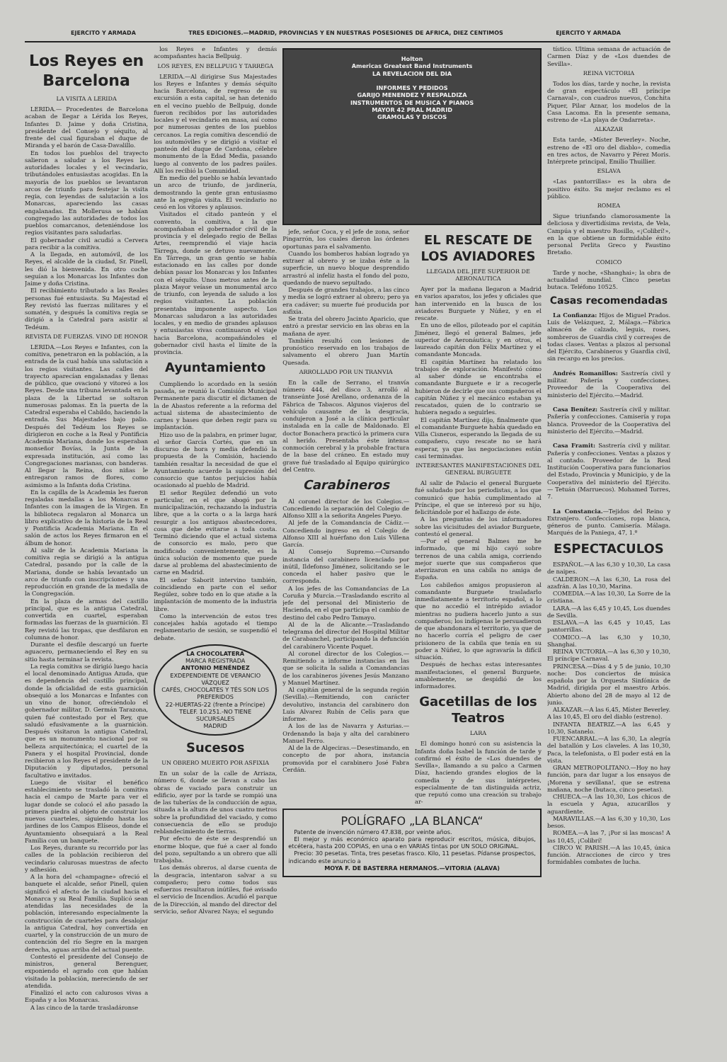EJERCITO Y ARMADA TRES EDICIONES.—MADRID, PROVINCIAS Y EN NUESTRAS POSESIONES DE AFRICA, DIEZ CENTIMOS EJERCITO Y ARMADA
Los Reyes en Barcelona
LA VISITA A LERIDA
LERIDA.— Procedentes de Barcelona acaban de llegar a Lérida los Reyes, Infantes D. Jaime y doña Cristina, presidente del Consejo y séquito, al frente del cual figuraban el duque de Miranda y el barón de Casa-Davalillo.
En todos los pueblos del trayecto salieron a saludar a los Reyes las autoridades locales y el vecindario, tributándoles entusiastas acogidas. En la mayoría de los pueblos se levantaron arcos de triunfo para festejar la visita regia, con leyendas de salutación a los Monarcas, apareciendo las casas engalanadas. En Mollerusa se habían congregado las autoridades de todos los pueblos comarcanos, deteniéndose los regios visitantes para saludarlas.
El gobernador civil acudió a Cervera para recibir a la comitiva.
A la llegada, en automóvil, de los Reyes, el alcalde de la ciudad, Sr. Pinell, les dió la bienvenida. En otro coche seguían a los Monarcas los Infantes don Jaime y doña Cristina.
El recibimiento tributado a las Reales personas fué entusiasta. Su Majestad el Rey revistó las fuerzas militares y el somatén, y después la comitiva regia se dirigió a la Catedral para asistir al Tedéum.
REVISTA DE FUERZAS. VINO DE HONOR
LERIDA.—Los Reyes e Infantes, con la comitiva, penetraron en la población, a la entrada de la cual había una salutación a los regios visitantes. Las calles del trayecto aparecían engalanadas y llenas de público, que ovacionó y vitoreó a los Reyes. Desde una tribuna levantada en la plaza de la Libertad se soltaron numerosas palomas. En la puerta de la Catedral esperaba el Cabildo, haciendo la entrada. Sus Majestades bajo palio. Después del Tedéum los Reyes se dirigieron en coche a la Real y Pontificia Academia Mariana, donde los esperaban monseñor Bovías, la Junta de la expresada institución, así como las Congregaciones marianas, con banderas. Al llegar la Reina, dos niñas le entregaron ramos de flores, como asimismo a la Infanta doña Cristina.
En la capilla de la Academia les fueron regaladas medallas a los Monarcas e Infantes con la imagen de la Virgen. En la biblioteca regalaron al Monarca un libro explicativo de la historia de la Real y Pontificia Academia Mariana. En el salón de actos los Reyes firmaron en el álbum de honor.
Al salir de la Academia Mariana la comitiva regia se dirigió a la antigua Catedral, pasando por la calle de la Mariana, donde se había levantado un arco de triunfo con inscripciones y una reproducción en grande de la medalla de la Congregación.
En la plaza de armas del castillo principal, que es la antigua Catedral, convertida en cuartel, esperaban formadas las fuerzas de la guarnición. El Rey revistó las tropas, que desfilaron en columna de honor.
Durante el desfile descargó un fuerte aguacero, permaneciendo el Rey en su sitio hasta terminar la revista.
La regia comitiva se dirigió luego hacia el local denominado Antigua Azuda, que es dependencia del castillo principal, donde la oficialidad de esta guarnición obsequió a los Monarcas e Infantes con un vino de honor, ofreciéndolo el gobernador militar, D. Germán Tarazona, quien fué contestado por el Rey, que saludó efusivamente a la guarnición. Después visitaron la antigua Catedral, que es un monumento nacional por su belleza arquitectónica; el cuartel de la Panera y el hospital Provincial, donde recibieron a los Reyes el presidente de la Diputación y diputados, personal facultativo e invitados.
Luego de visitar el benéfico establecimiento se trasladó la comitiva hacia el campo de Marte para ver el lugar donde se colocó el año pasado la primera piedra al objeto de construir los nuevos cuarteles, siguiendo hasta los jardines de los Campos Elíseos, donde el Ayuntamiento obsequiará a la Real Familia con un banquete.
Los Reyes, durante su recorrido por las calles de la población recibieron del vecindario calurosas muestras de afecto y adhesión.
A la hora del «champagne» ofreció el banquete el alcalde, señor Pinell, quien significó el afecto de la ciudad hacia el Monarca y su Real Familia. Suplicó sean atendidas las necesidades de la población, interesando especialmente la construcción de cuarteles para desalojar la antigua Catedral, hoy convertida en cuartel, y la construcción de un muro de contención del río Segre en la margen derecha, aguas arriba del actual puente.
Contestó el presidente del Consejo de ministros, general Berenguer, exponiendo el agrado con que habían visitado la población, mereciendo de ser atendida.
Finalizó el acto con calurosos vivas a España y a los Monarcas.
A las cinco de la tarde trasladáronse
los Reyes e Infantes y demás acompañantes hacia Bellpuig.
LOS REYES, EN BELLPUIG Y TARREGA
LERIDA.—Al dirigirse Sus Majestades los Reyes e Infantes y demás séquito hacia Barcelona, de regreso de su excursión a esta capital, se han detenido en el vecino pueblo de Bellpuig, donde fueron recibidos por las autoridades locales y el vecindario en masa, así como por numerosas gentes de los pueblos cercanos. La regia comitiva descendió de los automóviles y se dirigió a visitar el panteón del duque de Cardona, célebre monumento de la Edad Media, pasando luego al convento de los padres paúles. Allí los recibió la Comunidad.
En medio del pueblo se había levantado un arco de triunfo, de jardinería, demostrando la gente gran entusiasmo ante la egregia visita. El vecindario no cesó en los vítores y aplausos.
Visitados el citado panteón y el convento, la comitiva, a la que acompañaban el gobernador civil de la provincia y el delegado regio de Bellas Artes, reemprendió el viaje hacia Tárrega, donde se detuvo nuevamente. En Tárrega, un gran gentío se había estacionado en las calles por donde debían pasar los Monarcas y los Infantes con el séquito. Unos metros antes de la plaza Mayor veíase un monumental arco de triunfo, con leyenda de saludo a los regios visitantes. La población presentaba imponente aspecto. Los Monarcas saludaron a las autoridades locales, y en medio de grandes aplausos y entusiastas vivas continuaron el viaje hacia Barcelona, acompañándoles el gobernador civil hasta el límite de la provincia.
Ayuntamiento
Cumpliendo lo acordado en la sesión pasada, se reunió la Comisión Municipal Permanente para discutir el dictamen de la de Abastos referente a la reforma del actual sistema de abastecimiento de carnes y bases que deben regir para su implantación.
Hizo uso de la palabra, en primer lugar, el señor García Cortés, que en un discurso de hora y media defendió la propuesta de la Comisión, haciendo también resaltar la necesidad de que el Ayuntamiento acuerde la supresión del consorcio que tantos perjuicios había ocasionado al pueblo de Madrid.
El señor Regúlez defendió un voto particular, en el que abogó por la municipalización, rechazando la industria libre, que a la corta o a la larga hará resurgir a los antiguos abastecedores, cosa que debe evitarse a toda costa. Terminó diciendo que el actual sistema de consorcio es malo, pero que modificado convenientemente, es la única solución de momento que puede darse al problema del abastecimiento de carne en Madrid.
El señor Saborit intervino también, coincidiendo en parte con el señor Regúlez, sobre todo en lo que atañe a la implantación de momento de la industria libre.
Como la intervención de estos tres concejales había agotado el tiempo reglamentario de sesión, se suspendió el debate.
LA CHOCOLATERA
MARCA REGISTRADA
ANTONIO MENÉNDEZ
EXDEPENDIENTE DE VERANCIO VÁZQUEZ
CAFÉS, CHOCOLATES Y TÉS SON LOS PREFERIDOS
22-HUERTAS-22 (frente a Príncipe)
TELEF. 10.251.-NO TIENE SUCURSALES
MADRID
Sucesos
UN OBRERO MUERTO POR ASFIXIA
En un solar de la calle de Arriaza, número 6, donde se llevan a cabo las obras de vaciado para construir un edificio, ayer por la tarde se rompió una de las tuberías de la conducción de agua, situada a la altura de unos cuatro metros sobre la profundidad del vaciado, y como consecuencia de ello se produjo reblandecimiento de tierras.
Por efecto de éste se desprendió un enorme bloque, que fué a caer al fondo del pozo, sepultando a un obrero que allí trabajaba.
Los demás obreros, al darse cuenta de la desgracia, intentaron salvar a su compañero; pero como todos sus esfuerzos resultaron inútiles, fué avisado el servicio de Incendios. Acudió el parque de la Dirección, al mando del director del servicio, señor Alvarez Naya; el segundo
Holton
Americas Greatest Band Instruments
LA REVELACION DEL DIA
INFORMES Y PEDIDOS
GARIJO MENENDEZ Y RESPALDIZA
INSTRUMENTOS DE MUSICA Y PIANOS
MAYOR 42 PRAL MADRID
GRAMOLAS Y DISCOS
jefe, señor Coca, y el jefe de zona, señor Pingarrón, los cuales dieron las órdenes oportunas para el salvamento.
Cuando los bomberos habían logrado ya extraer al obrero y se izaba éste a la superficie, un nuevo bloque desprendido arrastró al infeliz hasta el fondo del pozo, quedando de nuevo sepultado.
Después de grandes trabajos, a las cinco y media se logró extraer al obrero; pero ya era cadáver; su muerte fué producida por asfixia.
Se trata del obrero Jacinto Aparicio, que entró a prestar servicio en las obras en la mañana de ayer.
También resultó con lesiones de pronóstico reservado en los trabajos de salvamento el obrero Juan Martín Quesada.
ARROLLADO POR UN TRANVIA
En la calle de Serrano, el tranvía número 444, del disco 3, arrolló al transeúnte José Arellano, ordenanza de la Fábrica de Tabacos. Algunos viajeros del vehículo causante de la desgracia, condujeron a José a la clínica particular instalada en la calle de Maldonado. El doctor Bonachera practicó la primera cura al herido. Presentaba éste intensa conmoción cerebral y la probable fractura de la base del cráneo. En estado muy grave fué trasladado al Equipo quirúrgico del Centro.
Carabineros
Al coronel director de los Colegios.—Concediendo la separación del Colegio de Alfonso XIII a la señorita Angeles Pueyo.
Al jefe de la Comandancia de Cádiz.—Concediendo ingreso en el Colegio de Alfonso XIII al huérfano don Luis Villena García.
Al Consejo Supremo.—Cursando instancia del carabinero licenciado por inútil, Ildefonso Jiménez, solicitando se le conceda el haber pasivo que le corresponda.
A los jefes de las Comandancias de La Coruña y Murcia.—Trasladando escrito al jefe del personal del Ministerio de Hacienda, en el que participa el cambio de destino del cabo Pedro Tamayo.
Al de la de Alicante.—Trasladando telegrama del director del Hospital Militar de Carabanchel, participando la defunción del carabinero Vicente Poquet.
Al coronel director de los Colegios.—Remitiendo a informe instancias en las que se solicita la salida a Comandancias de los carabineros jóvenes Jesús Manzano y Manuel Martínez.
Al capitán general de la segunda región (Sevilla).—Remitiendo, con carácter devolutivo, instancia del carabinero don Luis Alvarez Rubín de Celis para que informe.
A los de las de Navarra y Asturias.—Ordenando la baja y alta del carabinero Manuel Ferro.
Al de la de Algeciras.—Desestimando, en concepto de por ahora, instancia promovida por el carabinero José Fabra Cerdán.
EL RESCATE DE LOS AVIADORES
LLEGADA DEL JEFE SUPERIOR DE AERONAUTICA
Ayer por la mañana llegaron a Madrid en varios aparatos, los jefes y oficiales que han intervenido en la busca de los aviadores Burguete y Núñez, y en el rescate.
En uno de ellos, piloteado por el capitán Jiménez, llegó el general Balmes, jefe superior de Aeronáutica; y en otros, el laureado capitán don Félix Martínez y el comandante Moncada.
El capitán Martínez ha relatado los trabajos de exploración. Manifestó cómo al saber dónde se encontraba el comandante Burguete e ir a recogerle hubieron de decirle que sus compañeros el capitán Núñez y el mecánico estaban ya rescatados, quien de lo contrario se hubiera negado a seguirles.
El capitán Martínez dijo, finalmente que el comandante Burguete había quedado en Villa Cisneros, esperando la llegada de su compañero, cuyo rescate no se hará esperar, ya que las negociaciones están casi terminadas.
INTERESANTES MANIFESTACIONES DEL GENERAL BURGUETE
Al salir de Palacio el general Burguete fué saludado por los periodistas, a los que comunicó que había cumplimentado al Príncipe, el que se interesó por su hijo, felicitándole por el hallazgo de éste.
A las preguntas de los informadores sobre las vicisitudes del aviador Burguete, contestó el general.
—Por el general Balmes me he informado, que mi hijo cayó sobre terrenos de una cabila amiga, corriendo mejor suerte que sus compañeros que aterrizaron en una cabila no amiga de España.
Los cabileños amigos propusieron al comandante Burguete trasladarlo inmediatamente a territorio español, a lo que no accedió el intrépido aviador mientras no pudiera hacerlo junto a sus compañeros; los indígenas le persuadieron de que abandonara el territorio, ya que de no hacerlo corría el peligro de caer prisionero de la cabila que tenía en su poder a Núñez, lo que agravaría la difícil situación.
Después de hechas estas interesantes manifestaciones, el general Burguete, amablemente, se despidió de los informadores.
Gacetillas de los Teatros
LARA
El domingo honró con su asistencia la Infanta doña Isabel la función de tarde y confirmó el éxito de «Los duendes de Sevilla», llamando a su palco a Carmen Díaz, haciendo grandes elogios de la comedia y de sus intérpretes, especialmente de tan distinguida actriz, que reputó como una creación su trabajo ar-
POLÍGRAFO „LA BLANCA“
Patente de invención número 47.838, por veinte años.
El mejor y más económico aparato para reproducir escritos, música, dibujos, etcétera, hasta 200 COPIAS, en una o en VARIAS tintas por UN SOLO ORIGINAL.
Precio: 30 pesetas. Tinta, tres pesetas frasco. Kilo, 11 pesetas. Pídanse prospectos, indicando este anuncio a
MOYA F. DE BASTERRA HERMANOS.—VITORIA (ALAVA)
tístico. Ultima semana de actuación de Carmen Díaz y de «Los duendes de Sevilla».
REINA VICTORIA
Todos los días, tarde y noche, la revista de gran espectáculo «El príncipe Carnaval», con cuadros nuevos, Conchita Piquer, Pilar Aznar, los modelos de la Casa Lacoma. En la presente semana, estreno de «La playa de Ondarreta».
ALKAZAR
Esta tarde, «Míster Beverley». Noche, estreno de «El oro del diablo», comedia en tres actos, de Navarro y Pérez Moris. Intérprete principal, Emilio Thuillier.
ESLAVA
«Las pantorrillas» es la obra de positivo éxito. Su mejor reclamo es el público.
ROMEA
Sigue triunfando clamorosamente la deliciosa y divertidísima revista, de Vela, Campúa y el maestro Rosillo, «¡Colibrí!», en la que obtiene un formidable éxito personal Perlita Greco y Faustino Bretaño.
COMICO
Tarde y noche, «Shanghai»; la obra de actualidad mundial. Cinco pesetas butaca. Teléfono 10525.
Casas recomendadas
La Confianza: Hijos de Miguel Prados. Luis de Velázquez, 2, Málaga.—Fábrica almacén de calzado, leguis, roses, sombreros de Guardia civil y correajes de todas clases. Ventas a plazos al personal del Ejército, Carabineros y Guardia civil, sin recargo en los precios.
Andrés Romanillos: Sastrería civil y militar. Pañería y confecciones. Proveedor de la Cooperativa del ministerio del Ejército.—Madrid.
Casa Benítez: Sastrería civil y militar. Pañería y confecciones. Camisería y ropa blanca. Proveedor de la Cooperativa del ministerio del Ejército.—Madrid.
Casa Framit: Sastrería civil y militar. Pañería y confecciones. Ventas a plazos y al contado. Proveedor de la Real Institución Cooperativa para funcionarios del Estado, Provincia y Municipio, y de la Cooperativa del ministerio del Ejército. — Tetuán (Marruecos). Mohamed Torres, 7.
La Constancia.—Tejidos del Reino y Extranjero. Confecciones, ropa blanca, géneros de punto. Camisería. Málaga. Marqués de la Paniega, 47, 1.º
ESPECTACULOS
ESPAÑOL.—A las 6,30 y 10,30, La casa de naipes.
CALDERON.—A las 6,30, La rosa del azafrán. A las 10,30, Marina.
COMEDIA.—A las 10,30, La Sorre de la cristiana.
LARA.—A las 6,45 y 10,45, Los duendes de Sevilla.
ESLAVA.—A las 6,45 y 10,45, Las pantorrillas.
COMICO.—A las 6,30 y 10,30, Shanghai.
REINA VICTORIA.—A las 6,30 y 10,30, El príncipe Carnaval.
PRINCESA.—Días 4 y 5 de junio, 10,30 noche: Dos conciertos de música española por la Orquesta Sinfónica de Madrid, dirigida por el maestro Arbós. Abierto abono del 28 de mayo al 12 de junio.
ALKAZAR.—A las 6,45, Míster Beverley. A las 10,45, El oro del diablo (estreno).
INFANTA BEATRIZ.—A las 6,45 y 10,30, Satanelo.
FUENCARRAL.—A las 6,30, La alegría del batallón y Los claveles. A las 10,30, Paca, la telefonista, o El poder está en la vista.
GRAN METROPOLITANO.—Hoy no hay función, para dar lugar a los ensayos de ¡Morena y sevillana!, que se estrena mañana, noche (butaca, cinco pesetas).
CHUECA.—A las 10,30, Los chicos de la escuela y Agua, azucarillos y aguardiente.
MARAVILLAS.—A las 6,30 y 10,30, Los besos.
ROMEA.—A las 7, ¡Por si las moscas! A las 10,45, ¡Colibrí!
CIRCO W. PARISH.—A las 10,45, única función. Atracciones de circo y tres formidables combates de lucha.